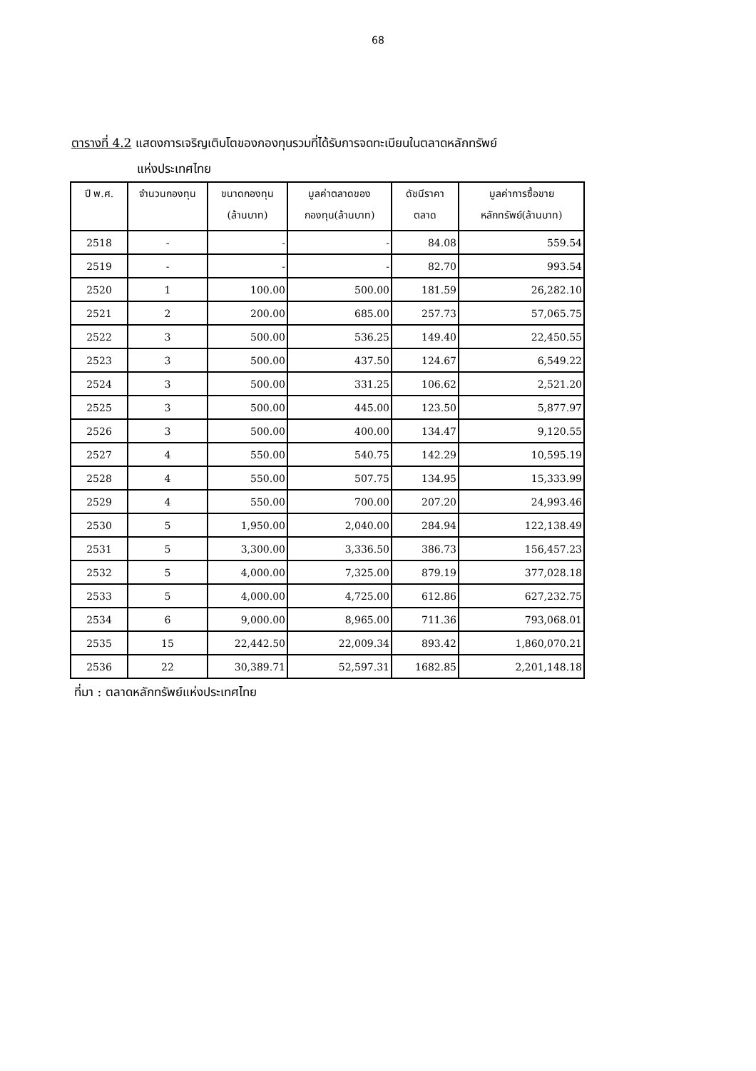68
ตารางที่ 4.2 แสดงการเจริญเติบโตของกองทุนรวมที่ได้รับการจดทะเบียนในตลาดหลักทรัพย์
แห่งประเทศไทย
| ปี พ.ศ. | จำนวนกองทุน | ขนาดกองทุน (ล้านบาท) | มูลค่าตลาดของ กองทุน(ล้านบาท) | ดัชนีราคา ตลาด | มูลค่าการซื้อขาย หลักทรัพย์(ล้านบาท) |
| --- | --- | --- | --- | --- | --- |
| 2518 | - | - | - | 84.08 | 559.54 |
| 2519 | - | - | - | 82.70 | 993.54 |
| 2520 | 1 | 100.00 | 500.00 | 181.59 | 26,282.10 |
| 2521 | 2 | 200.00 | 685.00 | 257.73 | 57,065.75 |
| 2522 | 3 | 500.00 | 536.25 | 149.40 | 22,450.55 |
| 2523 | 3 | 500.00 | 437.50 | 124.67 | 6,549.22 |
| 2524 | 3 | 500.00 | 331.25 | 106.62 | 2,521.20 |
| 2525 | 3 | 500.00 | 445.00 | 123.50 | 5,877.97 |
| 2526 | 3 | 500.00 | 400.00 | 134.47 | 9,120.55 |
| 2527 | 4 | 550.00 | 540.75 | 142.29 | 10,595.19 |
| 2528 | 4 | 550.00 | 507.75 | 134.95 | 15,333.99 |
| 2529 | 4 | 550.00 | 700.00 | 207.20 | 24,993.46 |
| 2530 | 5 | 1,950.00 | 2,040.00 | 284.94 | 122,138.49 |
| 2531 | 5 | 3,300.00 | 3,336.50 | 386.73 | 156,457.23 |
| 2532 | 5 | 4,000.00 | 7,325.00 | 879.19 | 377,028.18 |
| 2533 | 5 | 4,000.00 | 4,725.00 | 612.86 | 627,232.75 |
| 2534 | 6 | 9,000.00 | 8,965.00 | 711.36 | 793,068.01 |
| 2535 | 15 | 22,442.50 | 22,009.34 | 893.42 | 1,860,070.21 |
| 2536 | 22 | 30,389.71 | 52,597.31 | 1682.85 | 2,201,148.18 |
ที่มา : ตลาดหลักทรัพย์แห่งประเทศไทย